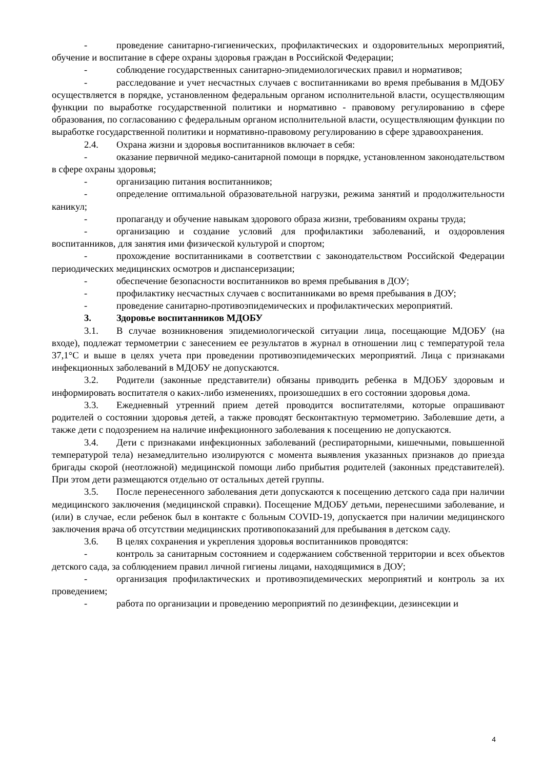- проведение санитарно-гигиенических, профилактических и оздоровительных мероприятий, обучение и воспитание в сфере охраны здоровья граждан в Российской Федерации;
- соблюдение государственных санитарно-эпидемиологических правил и нормативов;
- расследование и учет несчастных случаев с воспитанниками во время пребывания в МДОБУ осуществляется в порядке, установленном федеральным органом исполнительной власти, осуществляющим функции по выработке государственной политики и нормативно - правовому регулированию в сфере образования, по согласованию с федеральным органом исполнительной власти, осуществляющим функции по выработке государственной политики и нормативно-правовому регулированию в сфере здравоохранения.
2.4. Охрана жизни и здоровья воспитанников включает в себя:
- оказание первичной медико-санитарной помощи в порядке, установленном законодательством в сфере охраны здоровья;
- организацию питания воспитанников;
- определение оптимальной образовательной нагрузки, режима занятий и продолжительности каникул;
- пропаганду и обучение навыкам здорового образа жизни, требованиям охраны труда;
- организацию и создание условий для профилактики заболеваний, и оздоровления воспитанников, для занятия ими физической культурой и спортом;
- прохождение воспитанниками в соответствии с законодательством Российской Федерации периодических медицинских осмотров и диспансеризации;
- обеспечение безопасности воспитанников во время пребывания в ДОУ;
- профилактику несчастных случаев с воспитанниками во время пребывания в ДОУ;
- проведение санитарно-противоэпидемических и профилактических мероприятий.
3. Здоровье воспитанников МДОБУ
3.1. В случае возникновения эпидемиологической ситуации лица, посещающие МДОБУ (на входе), подлежат термометрии с занесением ее результатов в журнал в отношении лиц с температурой тела 37,1°С и выше в целях учета при проведении противоэпидемических мероприятий. Лица с признаками инфекционных заболеваний в МДОБУ не допускаются.
3.2. Родители (законные представители) обязаны приводить ребенка в МДОБУ здоровым и информировать воспитателя о каких-либо изменениях, произошедших в его состоянии здоровья дома.
3.3. Ежедневный утренний прием детей проводится воспитателями, которые опрашивают родителей о состоянии здоровья детей, а также проводят бесконтактную термометрию. Заболевшие дети, а также дети с подозрением на наличие инфекционного заболевания к посещению не допускаются.
3.4. Дети с признаками инфекционных заболеваний (респираторными, кишечными, повышенной температурой тела) незамедлительно изолируются с момента выявления указанных признаков до приезда бригады скорой (неотложной) медицинской помощи либо прибытия родителей (законных представителей). При этом дети размещаются отдельно от остальных детей группы.
3.5. После перенесенного заболевания дети допускаются к посещению детского сада при наличии медицинского заключения (медицинской справки). Посещение МДОБУ детьми, перенесшими заболевание, и (или) в случае, если ребенок был в контакте с больным COVID-19, допускается при наличии медицинского заключения врача об отсутствии медицинских противопоказаний для пребывания в детском саду.
3.6. В целях сохранения и укрепления здоровья воспитанников проводятся:
- контроль за санитарным состоянием и содержанием собственной территории и всех объектов детского сада, за соблюдением правил личной гигиены лицами, находящимися в ДОУ;
- организация профилактических и противоэпидемических мероприятий и контроль за их проведением;
- работа по организации и проведению мероприятий по дезинфекции, дезинсекции и
4